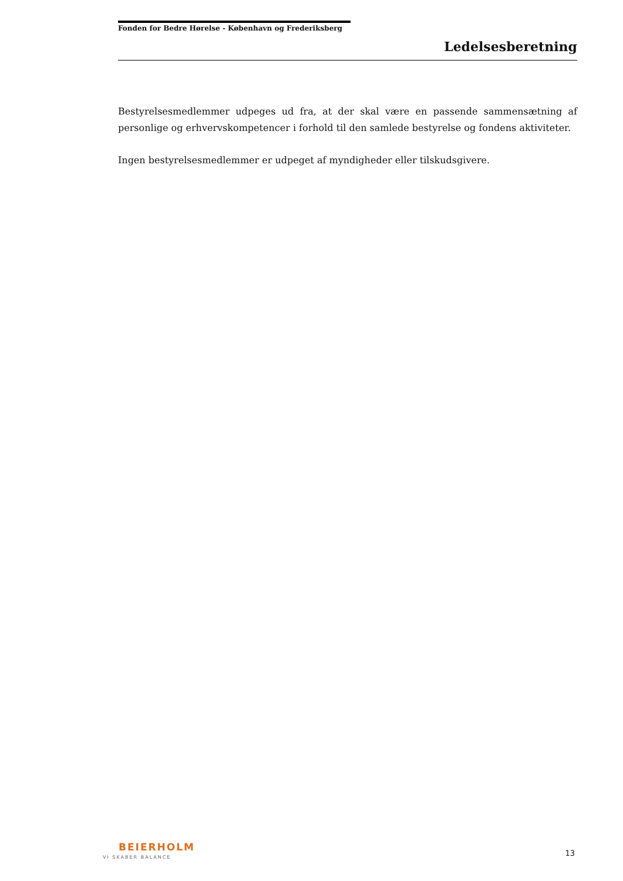Fonden for Bedre Hørelse - København og Frederiksberg
Ledelsesberetning
Bestyrelsesmedlemmer udpeges ud fra, at der skal være en passende sammensætning af personlige og erhvervskompetencer i forhold til den samlede bestyrelse og fondens aktiviteter.
Ingen bestyrelsesmedlemmer er udpeget af myndigheder eller tilskudsgivere.
BEIERHOLM
VI SKABER BALANCE 13